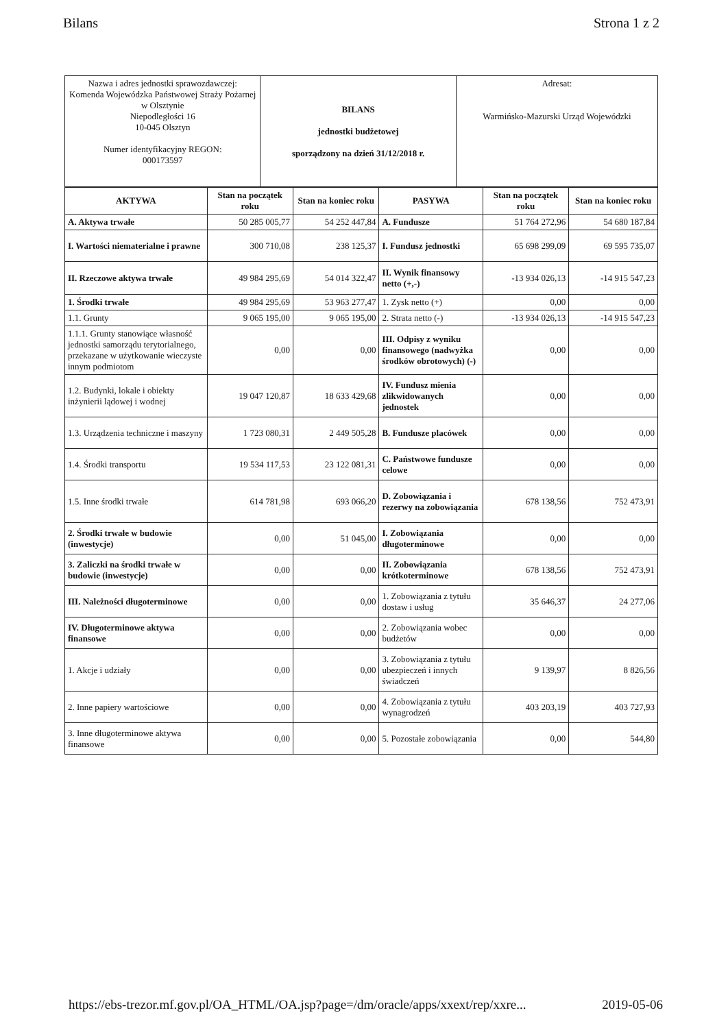Bilans Strona 1 z 2
| Nazwa i adres jednostki sprawozdawczej: Komenda Wojewódzka Państwowej Straży Pożarnej w Olsztynie Niepodległości 16 10-045 Olsztyn Numer identyfikacyjny REGON: 000173597 | BILANS jednostki budżetowej sporządzony na dzień 31/12/2018 r. | Adresat: Warmińsko-Mazurski Urząd Wojewódzki |
| AKTYWA | Stan na początek roku | Stan na koniec roku | PASYWA | Stan na początek roku | Stan na koniec roku |
| --- | --- | --- | --- | --- | --- |
| A. Aktywa trwałe | 50 285 005,77 | 54 252 447,84 | A. Fundusze | 51 764 272,96 | 54 680 187,84 |
| I. Wartości niematerialne i prawne | 300 710,08 | 238 125,37 | I. Fundusz jednostki | 65 698 299,09 | 69 595 735,07 |
| II. Rzeczowe aktywa trwałe | 49 984 295,69 | 54 014 322,47 | II. Wynik finansowy netto (+,-) | -13 934 026,13 | -14 915 547,23 |
| 1. Środki trwałe | 49 984 295,69 | 53 963 277,47 | 1. Zysk netto (+) | 0,00 | 0,00 |
| 1.1. Grunty | 9 065 195,00 | 9 065 195,00 | 2. Strata netto (-) | -13 934 026,13 | -14 915 547,23 |
| 1.1.1. Grunty stanowiące własność jednostki samorządu terytorialnego, przekazane w użytkowanie wieczyste innym podmiotom | 0,00 | 0,00 | III. Odpisy z wyniku finansowego (nadwyżka środków obrotowych) (-) | 0,00 | 0,00 |
| 1.2. Budynki, lokale i obiekty inżynierii lądowej i wodnej | 19 047 120,87 | 18 633 429,68 | IV. Fundusz mienia zlikwidowanych jednostek | 0,00 | 0,00 |
| 1.3. Urządzenia techniczne i maszyny | 1 723 080,31 | 2 449 505,28 | B. Fundusze placówek | 0,00 | 0,00 |
| 1.4. Środki transportu | 19 534 117,53 | 23 122 081,31 | C. Państwowe fundusze celowe | 0,00 | 0,00 |
| 1.5. Inne środki trwałe | 614 781,98 | 693 066,20 | D. Zobowiązania i rezerwy na zobowiązania | 678 138,56 | 752 473,91 |
| 2. Środki trwałe w budowie (inwestycje) | 0,00 | 51 045,00 | I. Zobowiązania długoterminowe | 0,00 | 0,00 |
| 3. Zaliczki na środki trwałe w budowie (inwestycje) | 0,00 | 0,00 | II. Zobowiązania krótkoterminowe | 678 138,56 | 752 473,91 |
| III. Należności długoterminowe | 0,00 | 0,00 | 1. Zobowiązania z tytułu dostaw i usług | 35 646,37 | 24 277,06 |
| IV. Długoterminowe aktywa finansowe | 0,00 | 0,00 | 2. Zobowiązania wobec budżetów | 0,00 | 0,00 |
| 1. Akcje i udziały | 0,00 | 0,00 | 3. Zobowiązania z tytułu ubezpieczeń i innych świadczeń | 9 139,97 | 8 826,56 |
| 2. Inne papiery wartościowe | 0,00 | 0,00 | 4. Zobowiązania z tytułu wynagrodzeń | 403 203,19 | 403 727,93 |
| 3. Inne długoterminowe aktywa finansowe | 0,00 | 0,00 | 5. Pozostałe zobowiązania | 0,00 | 544,80 |
https://ebs-trezor.mf.gov.pl/OA_HTML/OA.jsp?page=/dm/oracle/apps/xxext/rep/xxre... 2019-05-06